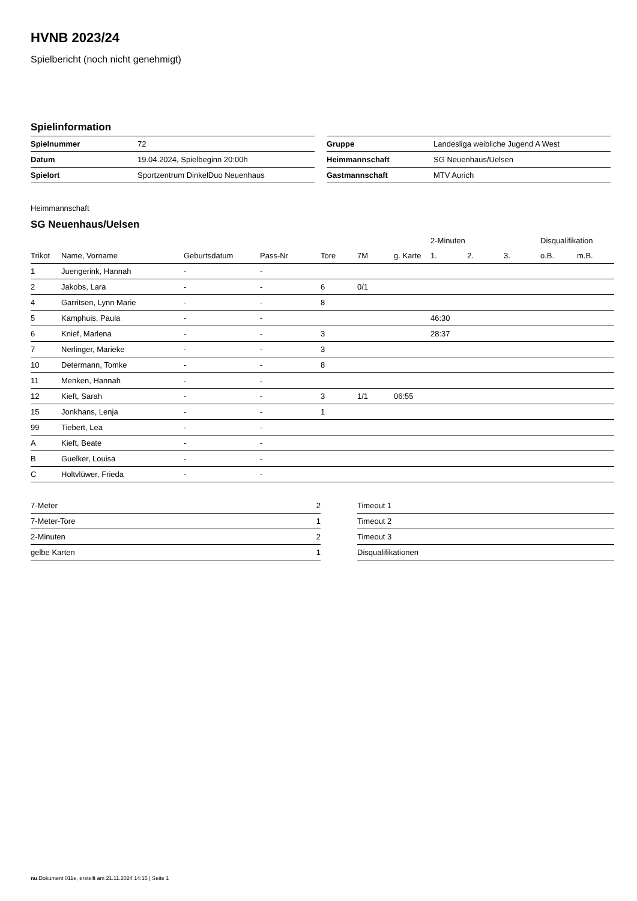HVNB 2023/24
Spielbericht (noch nicht genehmigt)
Spielinformation
| Spielnummer | 72 |
| Datum | 19.04.2024, Spielbeginn 20:00h |
| Spielort | Sportzentrum DinkelDuo Neuenhaus |
| Gruppe | Landesliga weibliche Jugend A West |
| Heimmannschaft | SG Neuenhaus/Uelsen |
| Gastmannschaft | MTV Aurich |
Heimmannschaft
SG Neuenhaus/Uelsen
| | | | | | | | 2-Minuten | | | Disqualifikation | |
| --- | --- | --- | --- | --- | --- | --- | --- | --- | --- | --- | --- |
| Trikot | Name, Vorname | Geburtsdatum | Pass-Nr | Tore | 7M | g. Karte | 1. | 2. | 3. | o.B. | m.B. |
| 1 | Juengerink, Hannah | - | - | | | | | | | | |
| 2 | Jakobs, Lara | - | - | 6 | 0/1 | | | | | | |
| 4 | Garritsen, Lynn Marie | - | - | 8 | | | | | | | |
| 5 | Kamphuis, Paula | - | - | | | | 46:30 | | | | |
| 6 | Knief, Marlena | - | - | 3 | | | 28:37 | | | | |
| 7 | Nerlinger, Marieke | - | - | 3 | | | | | | | |
| 10 | Determann, Tomke | - | - | 8 | | | | | | | |
| 11 | Menken, Hannah | - | - | | | | | | | | |
| 12 | Kieft, Sarah | - | - | 3 | 1/1 | 06:55 | | | | | |
| 15 | Jonkhans, Lenja | - | - | 1 | | | | | | | |
| 99 | Tiebert, Lea | - | - | | | | | | | | |
| A | Kieft, Beate | - | - | | | | | | | | |
| B | Guelker, Louisa | - | - | | | | | | | | |
| C | Holtvlüwer, Frieda | - | - | | | | | | | | |
| 7-Meter | 2 |
| 7-Meter-Tore | 1 |
| 2-Minuten | 2 |
| gelbe Karten | 1 |
| Timeout 1 |
| Timeout 2 |
| Timeout 3 |
| Disqualifikationen |
nu.Dokument 011e, erstellt am 21.11.2024 14:15 | Seite 1